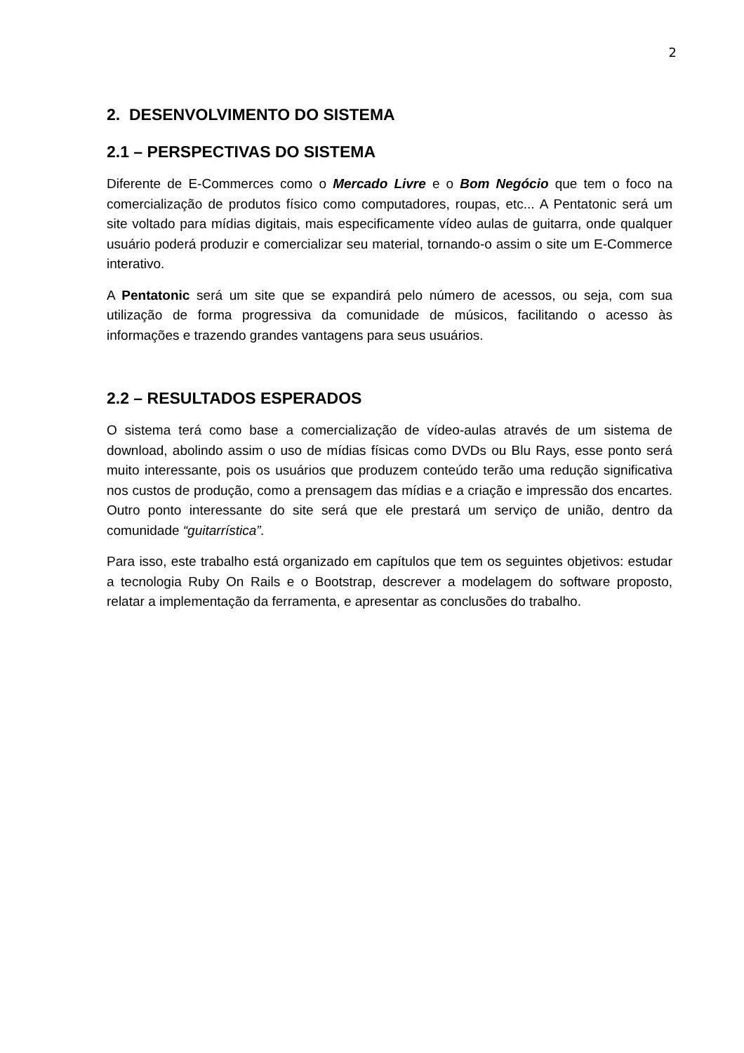2
2. DESENVOLVIMENTO DO SISTEMA
2.1 – PERSPECTIVAS DO SISTEMA
Diferente de E-Commerces como o Mercado Livre e o Bom Negócio que tem o foco na comercialização de produtos físico como computadores, roupas, etc... A Pentatonic será um site voltado para mídias digitais, mais especificamente vídeo aulas de guitarra, onde qualquer usuário poderá produzir e comercializar seu material, tornando-o assim o site um E-Commerce interativo.
A Pentatonic será um site que se expandirá pelo número de acessos, ou seja, com sua utilização de forma progressiva da comunidade de músicos, facilitando o acesso às informações e trazendo grandes vantagens para seus usuários.
2.2 – RESULTADOS ESPERADOS
O sistema terá como base a comercialização de vídeo-aulas através de um sistema de download, abolindo assim o uso de mídias físicas como DVDs ou Blu Rays, esse ponto será muito interessante, pois os usuários que produzem conteúdo terão uma redução significativa nos custos de produção, como a prensagem das mídias e a criação e impressão dos encartes. Outro ponto interessante do site será que ele prestará um serviço de união, dentro da comunidade “guitarrística”.
Para isso, este trabalho está organizado em capítulos que tem os seguintes objetivos: estudar a tecnologia Ruby On Rails e o Bootstrap, descrever a modelagem do software proposto, relatar a implementação da ferramenta, e apresentar as conclusões do trabalho.